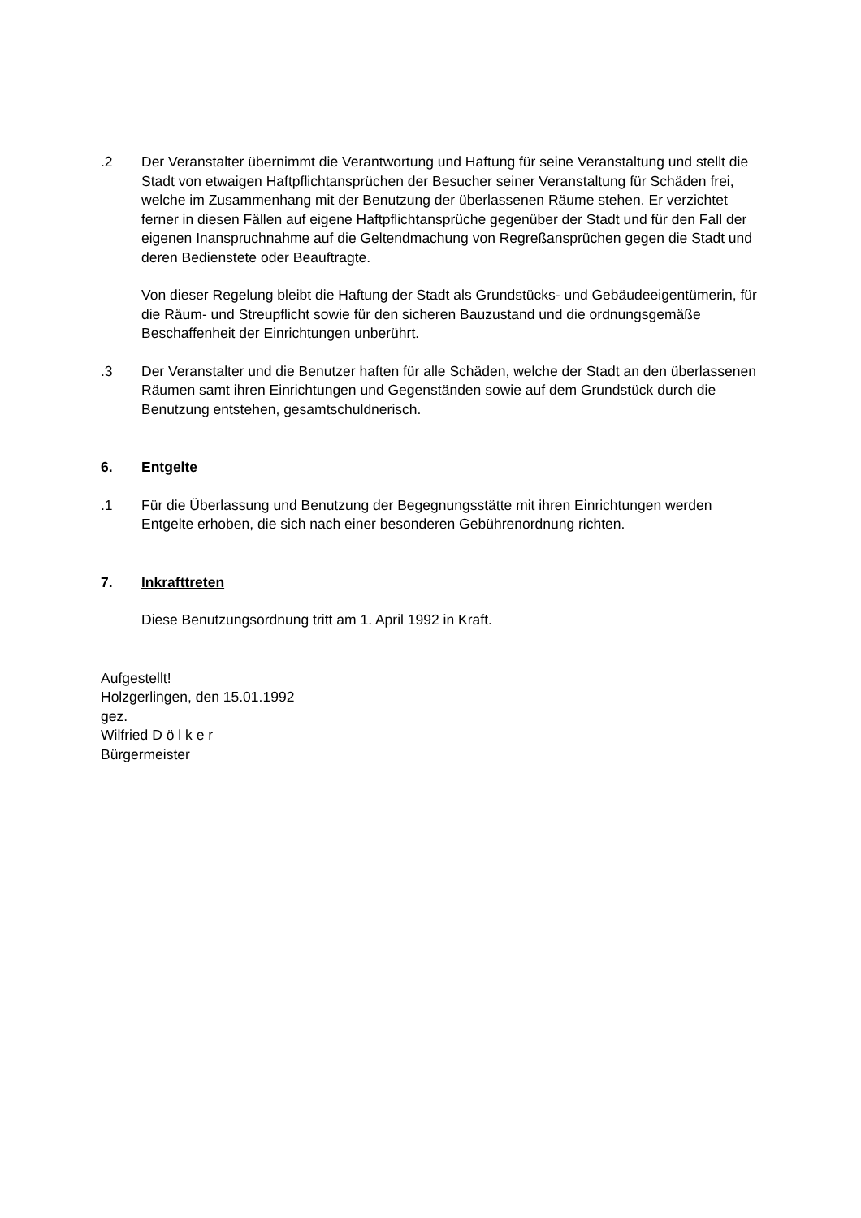.2 Der Veranstalter übernimmt die Verantwortung und Haftung für seine Veranstaltung und stellt die Stadt von etwaigen Haftpflichtansprüchen der Besucher seiner Veranstaltung für Schäden frei, welche im Zusammenhang mit der Benutzung der überlassenen Räume stehen. Er verzichtet ferner in diesen Fällen auf eigene Haftpflichtansprüche gegenüber der Stadt und für den Fall der eigenen Inanspruchnahme auf die Geltendmachung von Regreßansprüchen gegen die Stadt und deren Bedienstete oder Beauftragte.
Von dieser Regelung bleibt die Haftung der Stadt als Grundstücks- und Gebäudeeigentümerin, für die Räum- und Streupflicht sowie für den sicheren Bauzustand und die ordnungsgemäße Beschaffenheit der Einrichtungen unberührt.
.3 Der Veranstalter und die Benutzer haften für alle Schäden, welche der Stadt an den überlassenen Räumen samt ihren Einrichtungen und Gegenständen sowie auf dem Grundstück durch die Benutzung entstehen, gesamtschuldnerisch.
6. Entgelte
.1 Für die Überlassung und Benutzung der Begegnungsstätte mit ihren Einrichtungen werden Entgelte erhoben, die sich nach einer besonderen Gebührenordnung richten.
7. Inkrafttreten
Diese Benutzungsordnung tritt am 1. April 1992 in Kraft.
Aufgestellt!
Holzgerlingen, den 15.01.1992
gez.
Wilfried D ö l k e r
Bürgermeister